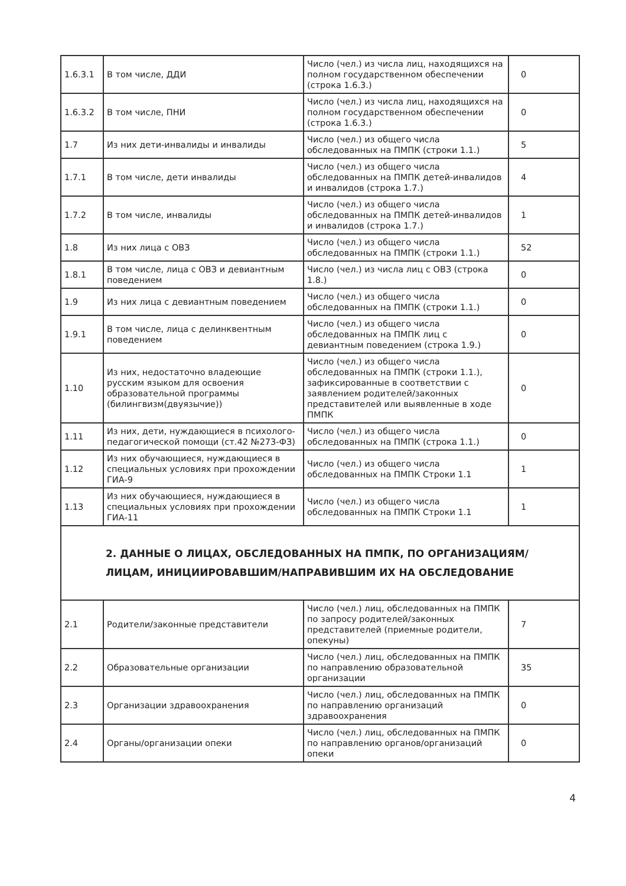| 1.6.3.1 | В том числе, ДДИ | Число (чел.) из числа лиц, находящихся на полном государственном обеспечении (строка 1.6.3.) | 0 |
| 1.6.3.2 | В том числе, ПНИ | Число (чел.) из числа лиц, находящихся на полном государственном обеспечении (строка 1.6.3.) | 0 |
| 1.7 | Из них дети-инвалиды и инвалиды | Число (чел.) из общего числа обследованных на ПМПК (строки 1.1.) | 5 |
| 1.7.1 | В том числе, дети инвалиды | Число (чел.) из общего числа обследованных на ПМПК детей-инвалидов и инвалидов (строка 1.7.) | 4 |
| 1.7.2 | В том числе, инвалиды | Число (чел.) из общего числа обследованных на ПМПК детей-инвалидов и инвалидов (строка 1.7.) | 1 |
| 1.8 | Из них лица с ОВЗ | Число (чел.) из общего числа обследованных на ПМПК (строки 1.1.) | 52 |
| 1.8.1 | В том числе, лица с ОВЗ и девиантным поведением | Число (чел.) из числа лиц с ОВЗ (строка 1.8.) | 0 |
| 1.9 | Из них лица с девиантным поведением | Число (чел.) из общего числа обследованных на ПМПК (строки 1.1.) | 0 |
| 1.9.1 | В том числе, лица с делинквентным поведением | Число (чел.) из общего числа обследованных на ПМПК лиц с девиантным поведением (строка 1.9.) | 0 |
| 1.10 | Из них, недостаточно владеющие русским языком для освоения образовательной программы (билингвизм(двуязычие)) | Число (чел.) из общего числа обследованных на ПМПК (строки 1.1.), зафиксированные в соответствии с заявлением родителей/законных представителей или выявленные в ходе ПМПК | 0 |
| 1.11 | Из них, дети, нуждающиеся в психолого-педагогической помощи (ст.42 №273-ФЗ) | Число (чел.) из общего числа обследованных на ПМПК (строка 1.1.) | 0 |
| 1.12 | Из них обучающиеся, нуждающиеся в специальных условиях при прохождении ГИА-9 | Число (чел.) из общего числа обследованных на ПМПК Строки 1.1 | 1 |
| 1.13 | Из них обучающиеся, нуждающиеся в специальных условиях при прохождении ГИА-11 | Число (чел.) из общего числа обследованных на ПМПК Строки 1.1 | 1 |
| 2. ДАННЫЕ О ЛИЦАХ, ОБСЛЕДОВАННЫХ НА ПМПК, ПО ОРГАНИЗАЦИЯМ/ЛИЦАМ, ИНИЦИИРОВАВШИМ/НАПРАВИВШИМ ИХ НА ОБСЛЕДОВАНИЕ | | | |
| 2.1 | Родители/законные представители | Число (чел.) лиц, обследованных на ПМПК по запросу родителей/законных представителей (приемные родители, опекуны) | 7 |
| 2.2 | Образовательные организации | Число (чел.) лиц, обследованных на ПМПК по направлению образовательной организации | 35 |
| 2.3 | Организации здравоохранения | Число (чел.) лиц, обследованных на ПМПК по направлению организаций здравоохранения | 0 |
| 2.4 | Органы/организации опеки | Число (чел.) лиц, обследованных на ПМПК по направлению органов/организаций опеки | 0 |
4